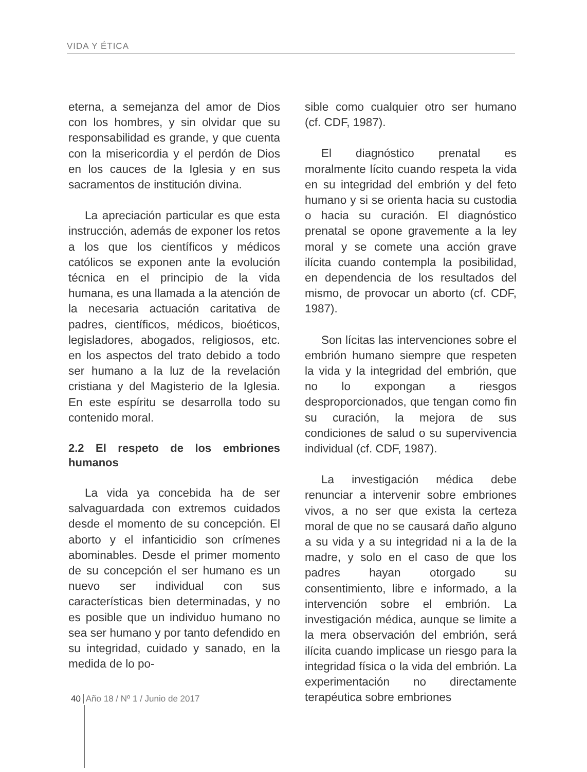VIDA Y ÉTICA
eterna, a semejanza del amor de Dios con los hombres, y sin olvidar que su responsabilidad es grande, y que cuenta con la misericordia y el perdón de Dios en los cauces de la Iglesia y en sus sacramentos de institución divina.
La apreciación particular es que esta instrucción, además de exponer los retos a los que los científicos y médicos católicos se exponen ante la evolución técnica en el principio de la vida humana, es una llamada a la atención de la necesaria actuación caritativa de padres, científicos, médicos, bioéticos, legisladores, abogados, religiosos, etc. en los aspectos del trato debido a todo ser humano a la luz de la revelación cristiana y del Magisterio de la Iglesia. En este espíritu se desarrolla todo su contenido moral.
2.2 El respeto de los embriones humanos
La vida ya concebida ha de ser salvaguardada con extremos cuidados desde el momento de su concepción. El aborto y el infanticidio son crímenes abominables. Desde el primer momento de su concepción el ser humano es un nuevo ser individual con sus características bien determinadas, y no es posible que un individuo humano no sea ser humano y por tanto defendido en su integridad, cuidado y sanado, en la medida de lo po-
sible como cualquier otro ser humano (cf. CDF, 1987).
El diagnóstico prenatal es moralmente lícito cuando respeta la vida en su integridad del embrión y del feto humano y si se orienta hacia su custodia o hacia su curación. El diagnóstico prenatal se opone gravemente a la ley moral y se comete una acción grave ilícita cuando contempla la posibilidad, en dependencia de los resultados del mismo, de provocar un aborto (cf. CDF, 1987).
Son lícitas las intervenciones sobre el embrión humano siempre que respeten la vida y la integridad del embrión, que no lo expongan a riesgos desproporcionados, que tengan como fin su curación, la mejora de sus condiciones de salud o su supervivencia individual (cf. CDF, 1987).
La investigación médica debe renunciar a intervenir sobre embriones vivos, a no ser que exista la certeza moral de que no se causará daño alguno a su vida y a su integridad ni a la de la madre, y solo en el caso de que los padres hayan otorgado su consentimiento, libre e informado, a la intervención sobre el embrión. La investigación médica, aunque se limite a la mera observación del embrión, será ilícita cuando implicase un riesgo para la integridad física o la vida del embrión. La experimentación no directamente terapéutica sobre embriones
40 Año 18 / Nº 1 / Junio de 2017